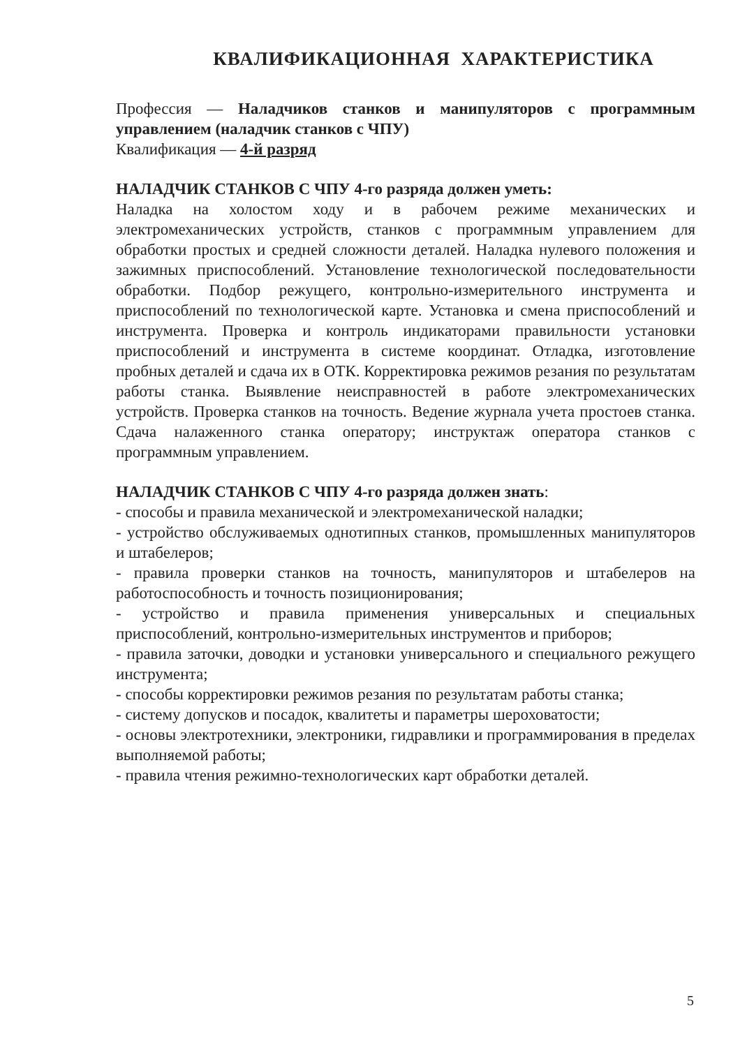КВАЛИФИКАЦИОННАЯ ХАРАКТЕРИСТИКА
Профессия — Наладчиков станков и манипуляторов с программным управлением (наладчик станков с ЧПУ)
Квалификация — 4-й разряд
НАЛАДЧИК СТАНКОВ С ЧПУ 4-го разряда должен уметь:
Наладка на холостом ходу и в рабочем режиме механических и электромеханических устройств, станков с программным управлением для обработки простых и средней сложности деталей. Наладка нулевого положения и зажимных приспособлений. Установление технологической последовательности обработки. Подбор режущего, контрольно-измерительного инструмента и приспособлений по технологической карте. Установка и смена приспособлений и инструмента. Проверка и контроль индикаторами правильности установки приспособлений и инструмента в системе координат. Отладка, изготовление пробных деталей и сдача их в ОТК. Корректировка режимов резания по результатам работы станка. Выявление неисправностей в работе электромеханических устройств. Проверка станков на точность. Ведение журнала учета простоев станка. Сдача налаженного станка оператору; инструктаж оператора станков с программным управлением.
НАЛАДЧИК СТАНКОВ С ЧПУ 4-го разряда должен знать:
- способы и правила механической и электромеханической наладки;
- устройство обслуживаемых однотипных станков, промышленных манипуляторов и штабелеров;
- правила проверки станков на точность, манипуляторов и штабелеров на работоспособность и точность позиционирования;
- устройство и правила применения универсальных и специальных приспособлений, контрольно-измерительных инструментов и приборов;
- правила заточки, доводки и установки универсального и специального режущего инструмента;
- способы корректировки режимов резания по результатам работы станка;
- систему допусков и посадок, квалитеты и параметры шероховатости;
- основы электротехники, электроники, гидравлики и программирования в пределах выполняемой работы;
- правила чтения режимно-технологических карт обработки деталей.
5